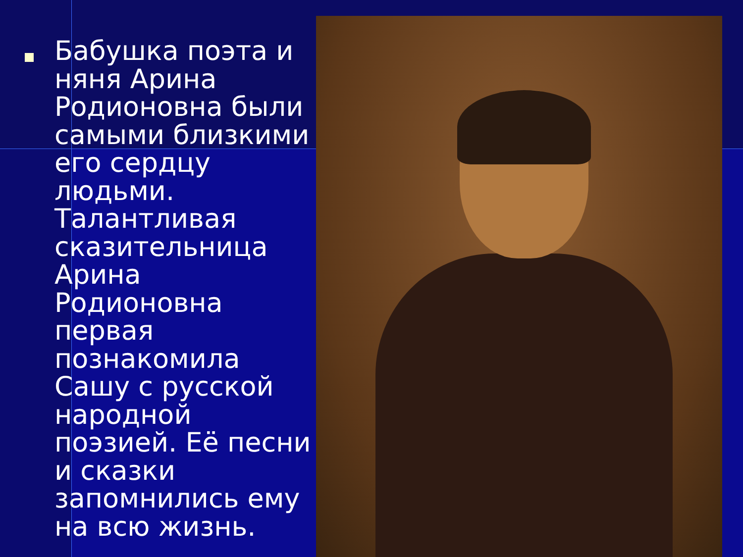Бабушка поэта и няня Арина Родионовна были самыми близкими его сердцу людьми. Талантливая сказительница Арина Родионовна первая познакомила Сашу с русской народной поэзией. Её песни и сказки запомнились ему на всю жизнь.